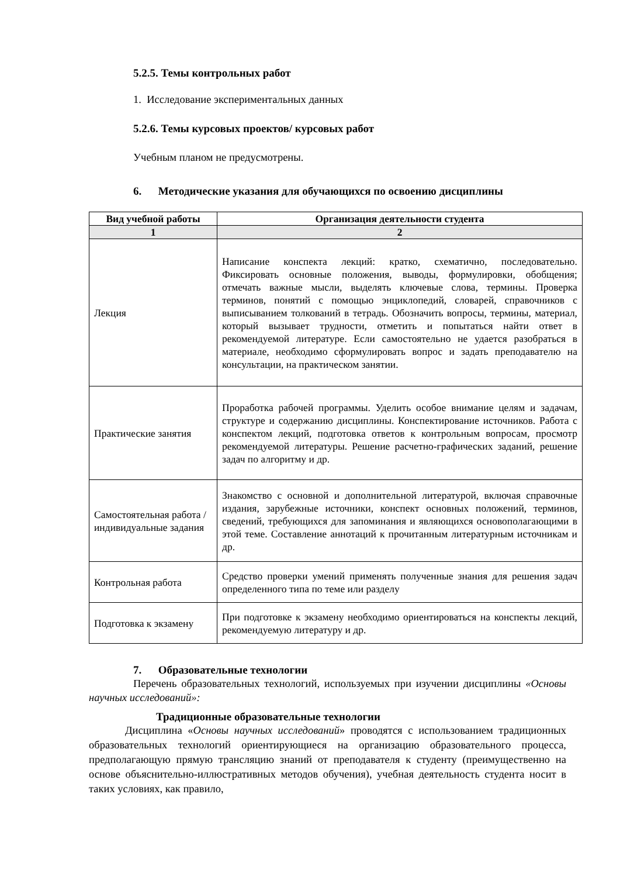5.2.5. Темы контрольных работ
1. Исследование экспериментальных данных
5.2.6. Темы курсовых проектов/ курсовых работ
Учебным планом не предусмотрены.
6. Методические указания для обучающихся по освоению дисциплины
| Вид учебной работы | Организация деятельности студента |
| --- | --- |
| 1 | 2 |
| Лекция | Написание конспекта лекций: кратко, схематично, последовательно. Фиксировать основные положения, выводы, формулировки, обобщения; отмечать важные мысли, выделять ключевые слова, термины. Проверка терминов, понятий с помощью энциклопедий, словарей, справочников с выписыванием толкований в тетрадь. Обозначить вопросы, термины, материал, который вызывает трудности, отметить и попытаться найти ответ в рекомендуемой литературе. Если самостоятельно не удается разобраться в материале, необходимо сформулировать вопрос и задать преподавателю на консультации, на практическом занятии. |
| Практические занятия | Проработка рабочей программы. Уделить особое внимание целям и задачам, структуре и содержанию дисциплины. Конспектирование источников. Работа с конспектом лекций, подготовка ответов к контрольным вопросам, просмотр рекомендуемой литературы. Решение расчетно-графических заданий, решение задач по алгоритму и др. |
| Самостоятельная работа / индивидуальные задания | Знакомство с основной и дополнительной литературой, включая справочные издания, зарубежные источники, конспект основных положений, терминов, сведений, требующихся для запоминания и являющихся основополагающими в этой теме. Составление аннотаций к прочитанным литературным источникам и др. |
| Контрольная работа | Средство проверки умений применять полученные знания для решения задач определенного типа по теме или разделу |
| Подготовка к экзамену | При подготовке к экзамену необходимо ориентироваться на конспекты лекций, рекомендуемую литературу и др. |
7. Образовательные технологии
Перечень образовательных технологий, используемых при изучении дисциплины «Основы научных исследований»:
Традиционные образовательные технологии
Дисциплина «Основы научных исследований» проводятся с использованием традиционных образовательных технологий ориентирующиеся на организацию образовательного процесса, предполагающую прямую трансляцию знаний от преподавателя к студенту (преимущественно на основе объяснительно-иллюстративных методов обучения), учебная деятельность студента носит в таких условиях, как правило,